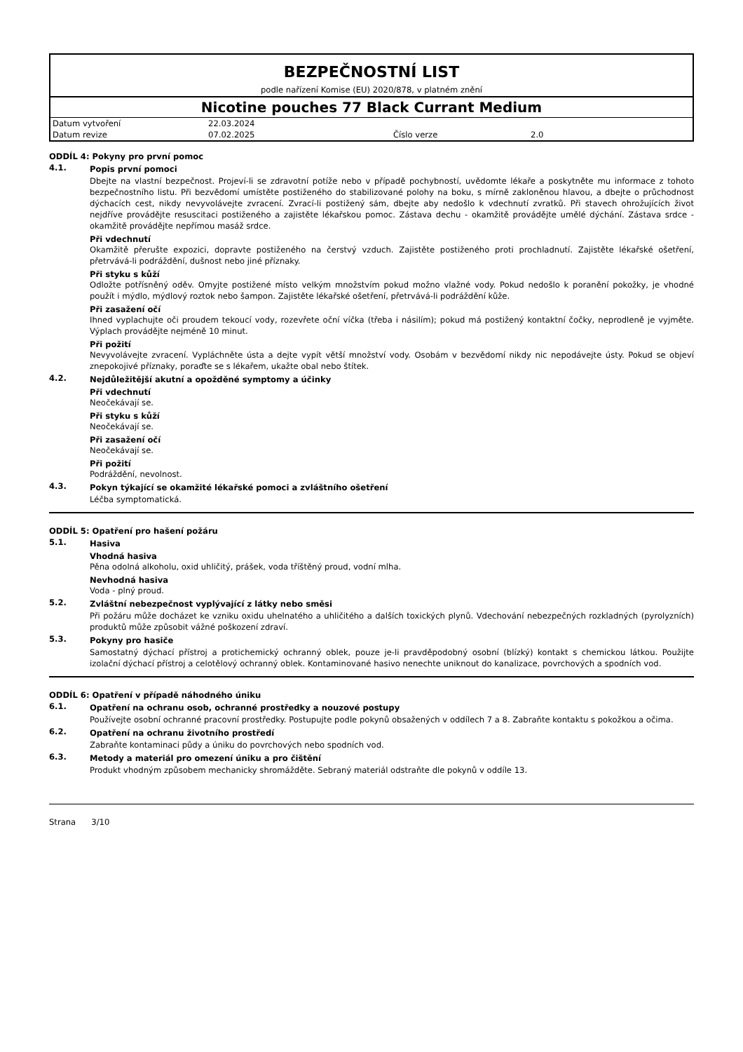BEZPEČNOSTNÍ LIST
podle nařízení Komise (EU) 2020/878, v platném znění
Nicotine pouches 77 Black Currant Medium
| Datum vytvoření | 22.03.2024 | | |
| Datum revize | 07.02.2025 | Číslo verze | 2.0 |
ODDÍL 4: Pokyny pro první pomoc
4.1. Popis první pomoci
Dbejte na vlastní bezpečnost. Projeví-li se zdravotní potíže nebo v případě pochybností, uvědomte lékaře a poskytněte mu informace z tohoto bezpečnostního listu. Při bezvědomí umístěte postiženého do stabilizované polohy na boku, s mírně zakloněnou hlavou, a dbejte o průchodnost dýchacích cest, nikdy nevyvolávejte zvracení. Zvrací-li postižený sám, dbejte aby nedošlo k vdechnutí zvratků. Při stavech ohrožujících život nejdříve provádějte resuscitaci postiženého a zajistěte lékařskou pomoc. Zástava dechu - okamžitě provádějte umělé dýchání. Zástava srdce - okamžitě provádějte nepřímou masáž srdce.
Při vdechnutí
Okamžitě přerušte expozici, dopravte postiženého na čerstvý vzduch. Zajistěte postiženého proti prochladnutí. Zajistěte lékařské ošetření, přetrvává-li podráždění, dušnost nebo jiné příznaky.
Při styku s kůží
Odložte potřísněný oděv. Omyjte postižené místo velkým množstvím pokud možno vlažné vody. Pokud nedošlo k poranění pokožky, je vhodné použít i mýdlo, mýdlový roztok nebo šampon. Zajistěte lékařské ošetření, přetrvává-li podráždění kůže.
Při zasažení očí
Ihned vyplachujte oči proudem tekoucí vody, rozevřete oční víčka (třeba i násilím); pokud má postižený kontaktní čočky, neprodleně je vyjměte. Výplach provádějte nejméně 10 minut.
Při požití
Nevyvolávejte zvracení. Vypláchněte ústa a dejte vypít větší množství vody. Osobám v bezvědomí nikdy nic nepodávejte ústy. Pokud se objeví znepokojivé příznaky, poraďte se s lékařem, ukažte obal nebo štítek.
4.2. Nejdůležitější akutní a opožděné symptomy a účinky
Při vdechnutí
Neočekávají se.
Při styku s kůží
Neočekávají se.
Při zasažení očí
Neočekávají se.
Při požití
Podráždění, nevolnost.
4.3. Pokyn týkající se okamžité lékařské pomoci a zvláštního ošetření
Léčba symptomatická.
ODDÍL 5: Opatření pro hašení požáru
5.1. Hasiva
Vhodná hasiva
Pěna odolná alkoholu, oxid uhličitý, prášek, voda tříštěný proud, vodní mlha.
Nevhodná hasiva
Voda - plný proud.
5.2. Zvláštní nebezpečnost vyplývající z látky nebo směsi
Při požáru může docházet ke vzniku oxidu uhelnatého a uhličitého a dalších toxických plynů. Vdechování nebezpečných rozkladných (pyrolyzních) produktů může způsobit vážné poškození zdraví.
5.3. Pokyny pro hasiče
Samostatný dýchací přístroj a protichemický ochranný oblek, pouze je-li pravděpodobný osobní (blízký) kontakt s chemickou látkou. Použijte izolační dýchací přístroj a celotělový ochranný oblek. Kontaminované hasivo nenechte uniknout do kanalizace, povrchových a spodních vod.
ODDÍL 6: Opatření v případě náhodného úniku
6.1. Opatření na ochranu osob, ochranné prostředky a nouzové postupy
Používejte osobní ochranné pracovní prostředky. Postupujte podle pokynů obsažených v oddílech 7 a 8. Zabraňte kontaktu s pokožkou a očima.
6.2. Opatření na ochranu životního prostředí
Zabraňte kontaminaci půdy a úniku do povrchových nebo spodních vod.
6.3. Metody a materiál pro omezení úniku a pro čištění
Produkt vhodným způsobem mechanicky shromážděte. Sebraný materiál odstraňte dle pokynů v oddíle 13.
Strana 3/10